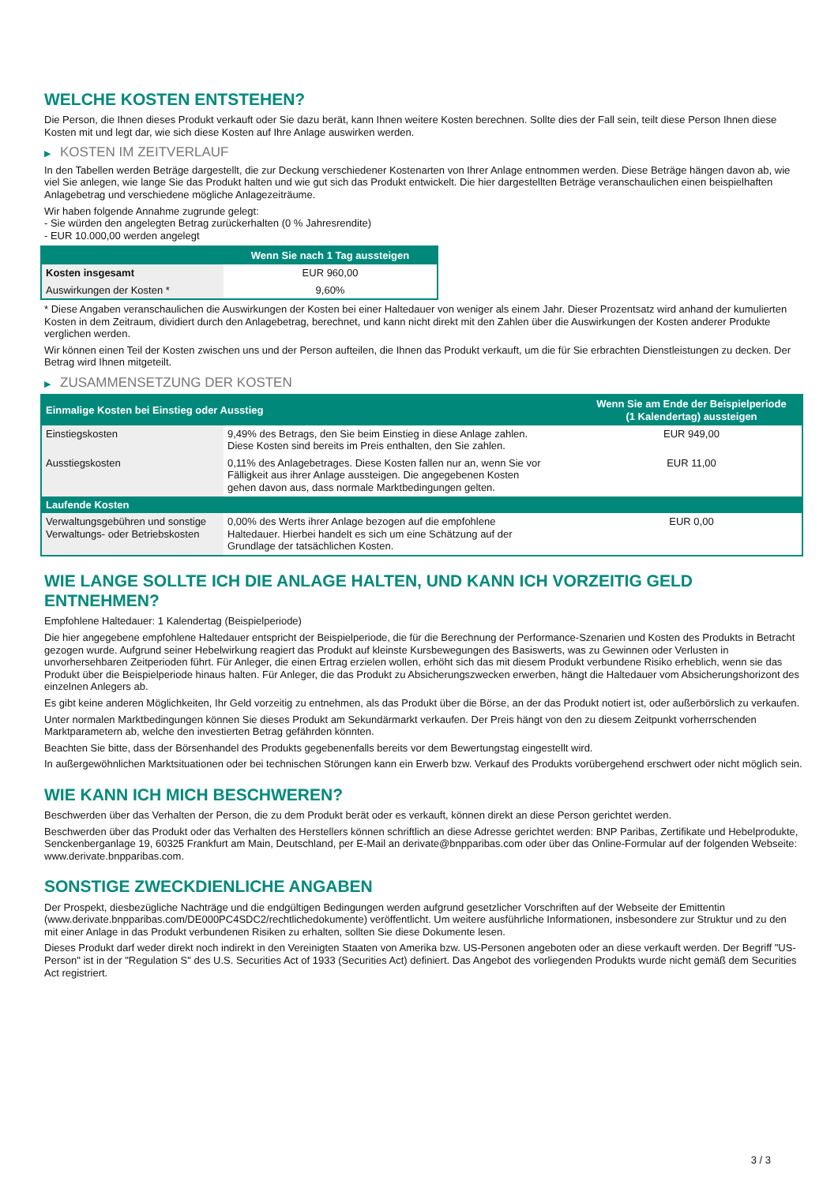WELCHE KOSTEN ENTSTEHEN?
Die Person, die Ihnen dieses Produkt verkauft oder Sie dazu berät, kann Ihnen weitere Kosten berechnen. Sollte dies der Fall sein, teilt diese Person Ihnen diese Kosten mit und legt dar, wie sich diese Kosten auf Ihre Anlage auswirken werden.
▶ KOSTEN IM ZEITVERLAUF
In den Tabellen werden Beträge dargestellt, die zur Deckung verschiedener Kostenarten von Ihrer Anlage entnommen werden. Diese Beträge hängen davon ab, wie viel Sie anlegen, wie lange Sie das Produkt halten und wie gut sich das Produkt entwickelt. Die hier dargestellten Beträge veranschaulichen einen beispielhaften Anlagebetrag und verschiedene mögliche Anlagezeiträume.
Wir haben folgende Annahme zugrunde gelegt:
- Sie würden den angelegten Betrag zurückerhalten (0 % Jahresrendite)
- EUR 10.000,00 werden angelegt
| | Wenn Sie nach 1 Tag aussteigen |
| --- | --- |
| Kosten insgesamt | EUR 960,00 |
| Auswirkungen der Kosten * | 9,60% |
* Diese Angaben veranschaulichen die Auswirkungen der Kosten bei einer Haltedauer von weniger als einem Jahr. Dieser Prozentsatz wird anhand der kumulierten Kosten in dem Zeitraum, dividiert durch den Anlagebetrag, berechnet, und kann nicht direkt mit den Zahlen über die Auswirkungen der Kosten anderer Produkte verglichen werden.
Wir können einen Teil der Kosten zwischen uns und der Person aufteilen, die Ihnen das Produkt verkauft, um die für Sie erbrachten Dienstleistungen zu decken. Der Betrag wird Ihnen mitgeteilt.
▶ ZUSAMMENSETZUNG DER KOSTEN
| Einmalige Kosten bei Einstieg oder Ausstieg | | Wenn Sie am Ende der Beispielperiode (1 Kalendertag) aussteigen |
| --- | --- | --- |
| Einstiegskosten | 9,49% des Betrags, den Sie beim Einstieg in diese Anlage zahlen. Diese Kosten sind bereits im Preis enthalten, den Sie zahlen. | EUR 949,00 |
| Ausstiegskosten | 0,11% des Anlagebetrages. Diese Kosten fallen nur an, wenn Sie vor Fälligkeit aus ihrer Anlage aussteigen. Die angegebenen Kosten gehen davon aus, dass normale Marktbedingungen gelten. | EUR 11,00 |
| Laufende Kosten | | |
| Verwaltungsgebühren und sonstige Verwaltungs- oder Betriebskosten | 0,00% des Werts ihrer Anlage bezogen auf die empfohlene Haltedauer. Hierbei handelt es sich um eine Schätzung auf der Grundlage der tatsächlichen Kosten. | EUR 0,00 |
WIE LANGE SOLLTE ICH DIE ANLAGE HALTEN, UND KANN ICH VORZEITIG GELD ENTNEHMEN?
Empfohlene Haltedauer: 1 Kalendertag (Beispielperiode)
Die hier angegebene empfohlene Haltedauer entspricht der Beispielperiode, die für die Berechnung der Performance-Szenarien und Kosten des Produkts in Betracht gezogen wurde. Aufgrund seiner Hebelwirkung reagiert das Produkt auf kleinste Kursbewegungen des Basiswerts, was zu Gewinnen oder Verlusten in unvorhersehbaren Zeitperioden führt. Für Anleger, die einen Ertrag erzielen wollen, erhöht sich das mit diesem Produkt verbundene Risiko erheblich, wenn sie das Produkt über die Beispielperiode hinaus halten. Für Anleger, die das Produkt zu Absicherungszwecken erwerben, hängt die Haltedauer vom Absicherungshorizont des einzelnen Anlegers ab.
Es gibt keine anderen Möglichkeiten, Ihr Geld vorzeitig zu entnehmen, als das Produkt über die Börse, an der das Produkt notiert ist, oder außerbörslich zu verkaufen.
Unter normalen Marktbedingungen können Sie dieses Produkt am Sekundärmarkt verkaufen. Der Preis hängt von den zu diesem Zeitpunkt vorherrschenden Marktparametern ab, welche den investierten Betrag gefährden könnten.
Beachten Sie bitte, dass der Börsenhandel des Produkts gegebenenfalls bereits vor dem Bewertungstag eingestellt wird.
In außergewöhnlichen Marktsituationen oder bei technischen Störungen kann ein Erwerb bzw. Verkauf des Produkts vorübergehend erschwert oder nicht möglich sein.
WIE KANN ICH MICH BESCHWEREN?
Beschwerden über das Verhalten der Person, die zu dem Produkt berät oder es verkauft, können direkt an diese Person gerichtet werden.
Beschwerden über das Produkt oder das Verhalten des Herstellers können schriftlich an diese Adresse gerichtet werden: BNP Paribas, Zertifikate und Hebelprodukte, Senckenberganlage 19, 60325 Frankfurt am Main, Deutschland, per E-Mail an derivate@bnpparibas.com oder über das Online-Formular auf der folgenden Webseite: www.derivate.bnpparibas.com.
SONSTIGE ZWECKDIENLICHE ANGABEN
Der Prospekt, diesbezügliche Nachträge und die endgültigen Bedingungen werden aufgrund gesetzlicher Vorschriften auf der Webseite der Emittentin (www.derivate.bnpparibas.com/DE000PC4SDC2/rechtlichedokumente) veröffentlicht. Um weitere ausführliche Informationen, insbesondere zur Struktur und zu den mit einer Anlage in das Produkt verbundenen Risiken zu erhalten, sollten Sie diese Dokumente lesen.
Dieses Produkt darf weder direkt noch indirekt in den Vereinigten Staaten von Amerika bzw. US-Personen angeboten oder an diese verkauft werden. Der Begriff "US-Person" ist in der "Regulation S" des U.S. Securities Act of 1933 (Securities Act) definiert. Das Angebot des vorliegenden Produkts wurde nicht gemäß dem Securities Act registriert.
3 / 3